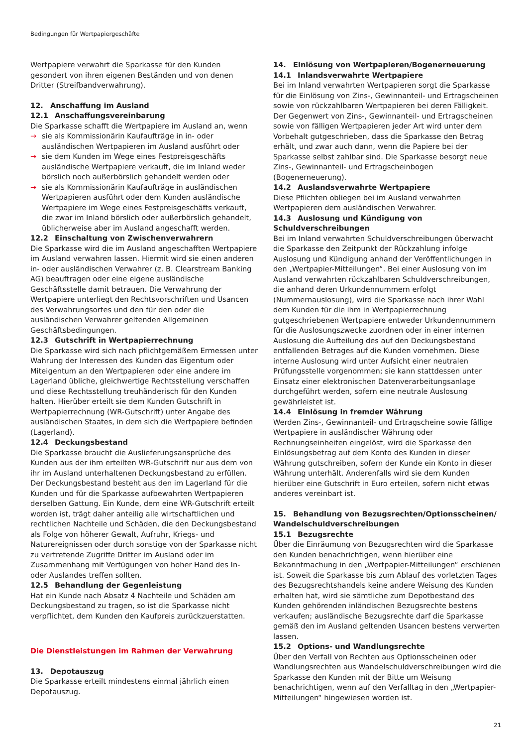Bedingungen für Wertpapiergeschäfte
Wertpapiere verwahrt die Sparkasse für den Kunden gesondert von ihren eigenen Beständen und von denen Dritter (Streifbandverwahrung).
12. Anschaffung im Ausland
12.1 Anschaffungsvereinbarung
Die Sparkasse schafft die Wertpapiere im Ausland an, wenn
→ sie als Kommissionärin Kaufaufträge in in- oder ausländischen Wertpapieren im Ausland ausführt oder
→ sie dem Kunden im Wege eines Festpreisgeschäfts ausländische Wertpapiere verkauft, die im Inland weder börslich noch außerbörslich gehandelt werden oder
→ sie als Kommissionärin Kaufaufträge in ausländischen Wertpapieren ausführt oder dem Kunden ausländische Wertpapiere im Wege eines Festpreisgeschäfts verkauft, die zwar im Inland börslich oder außerbörslich gehandelt, üblicherweise aber im Ausland angeschafft werden.
12.2 Einschaltung von Zwischenverwahrern
Die Sparkasse wird die im Ausland angeschafften Wertpapiere im Ausland verwahren lassen. Hiermit wird sie einen anderen in- oder ausländischen Verwahrer (z. B. Clearstream Banking AG) beauftragen oder eine eigene ausländische Geschäftsstelle damit betrauen. Die Verwahrung der Wertpapiere unterliegt den Rechtsvorschriften und Usancen des Verwahrungsortes und den für den oder die ausländischen Verwahrer geltenden Allgemeinen Geschäftsbedingungen.
12.3 Gutschrift in Wertpapierrechnung
Die Sparkasse wird sich nach pflichtgemäßem Ermessen unter Wahrung der Interessen des Kunden das Eigentum oder Miteigentum an den Wertpapieren oder eine andere im Lagerland übliche, gleichwertige Rechtsstellung verschaffen und diese Rechtsstellung treuhänderisch für den Kunden halten. Hierüber erteilt sie dem Kunden Gutschrift in Wertpapierrechnung (WR-Gutschrift) unter Angabe des ausländischen Staates, in dem sich die Wertpapiere befinden (Lagerland).
12.4 Deckungsbestand
Die Sparkasse braucht die Auslieferungsansprüche des Kunden aus der ihm erteilten WR-Gutschrift nur aus dem von ihr im Ausland unterhaltenen Deckungsbestand zu erfüllen. Der Deckungsbestand besteht aus den im Lagerland für die Kunden und für die Sparkasse aufbewahrten Wertpapieren derselben Gattung. Ein Kunde, dem eine WR-Gutschrift erteilt worden ist, trägt daher anteilig alle wirtschaftlichen und rechtlichen Nachteile und Schäden, die den Deckungsbestand als Folge von höherer Gewalt, Aufruhr, Kriegs- und Naturereignissen oder durch sonstige von der Sparkasse nicht zu vertretende Zugriffe Dritter im Ausland oder im Zusammenhang mit Verfügungen von hoher Hand des In- oder Auslandes treffen sollten.
12.5 Behandlung der Gegenleistung
Hat ein Kunde nach Absatz 4 Nachteile und Schäden am Deckungsbestand zu tragen, so ist die Sparkasse nicht verpflichtet, dem Kunden den Kaufpreis zurückzuerstatten.
Die Dienstleistungen im Rahmen der Verwahrung
13. Depotauszug
Die Sparkasse erteilt mindestens einmal jährlich einen Depotauszug.
14. Einlösung von Wertpapieren/Bogenerneuerung
14.1 Inlandsverwahrte Wertpapiere
Bei im Inland verwahrten Wertpapieren sorgt die Sparkasse für die Einlösung von Zins-, Gewinnanteil- und Ertragscheinen sowie von rückzahlbaren Wertpapieren bei deren Fälligkeit. Der Gegenwert von Zins-, Gewinnanteil- und Ertragscheinen sowie von fälligen Wertpapieren jeder Art wird unter dem Vorbehalt gutgeschrieben, dass die Sparkasse den Betrag erhält, und zwar auch dann, wenn die Papiere bei der Sparkasse selbst zahlbar sind. Die Sparkasse besorgt neue Zins-, Gewinnanteil- und Ertragscheinbogen (Bogenerneuerung).
14.2 Auslandsverwahrte Wertpapiere
Diese Pflichten obliegen bei im Ausland verwahrten Wertpapieren dem ausländischen Verwahrer.
14.3 Auslosung und Kündigung von Schuldverschreibungen
Bei im Inland verwahrten Schuldverschreibungen überwacht die Sparkasse den Zeitpunkt der Rückzahlung infolge Auslosung und Kündigung anhand der Veröffentlichungen in den „Wertpapier-Mitteilungen“. Bei einer Auslosung von im Ausland verwahrten rückzahlbaren Schuldverschreibungen, die anhand deren Urkundennummern erfolgt (Nummernauslosung), wird die Sparkasse nach ihrer Wahl dem Kunden für die ihm in Wertpapierrechnung gutgeschriebenen Wertpapiere entweder Urkundennummern für die Auslosungszwecke zuordnen oder in einer internen Auslosung die Aufteilung des auf den Deckungsbestand entfallenden Betrages auf die Kunden vornehmen. Diese interne Auslosung wird unter Aufsicht einer neutralen Prüfungsstelle vorgenommen; sie kann stattdessen unter Einsatz einer elektronischen Datenverarbeitungsanlage durchgeführt werden, sofern eine neutrale Auslosung gewährleistet ist.
14.4 Einlösung in fremder Währung
Werden Zins-, Gewinnanteil- und Ertragscheine sowie fällige Wertpapiere in ausländischer Währung oder Rechnungseinheiten eingelöst, wird die Sparkasse den Einlösungsbetrag auf dem Konto des Kunden in dieser Währung gutschreiben, sofern der Kunde ein Konto in dieser Währung unterhält. Anderenfalls wird sie dem Kunden hierüber eine Gutschrift in Euro erteilen, sofern nicht etwas anderes vereinbart ist.
15. Behandlung von Bezugsrechten/Optionsscheinen/ Wandelschuldverschreibungen
15.1 Bezugsrechte
Über die Einräumung von Bezugsrechten wird die Sparkasse den Kunden benachrichtigen, wenn hierüber eine Bekanntmachung in den „Wertpapier-Mitteilungen“ erschienen ist. Soweit die Sparkasse bis zum Ablauf des vorletzten Tages des Bezugsrechtshandels keine andere Weisung des Kunden erhalten hat, wird sie sämtliche zum Depotbestand des Kunden gehörenden inländischen Bezugsrechte bestens verkaufen; ausländische Bezugsrechte darf die Sparkasse gemäß den im Ausland geltenden Usancen bestens verwerten lassen.
15.2 Options- und Wandlungsrechte
Über den Verfall von Rechten aus Optionsscheinen oder Wandlungsrechten aus Wandelschuldverschreibungen wird die Sparkasse den Kunden mit der Bitte um Weisung benachrichtigen, wenn auf den Verfalltag in den „Wertpapier-Mitteilungen“ hingewiesen worden ist.
21